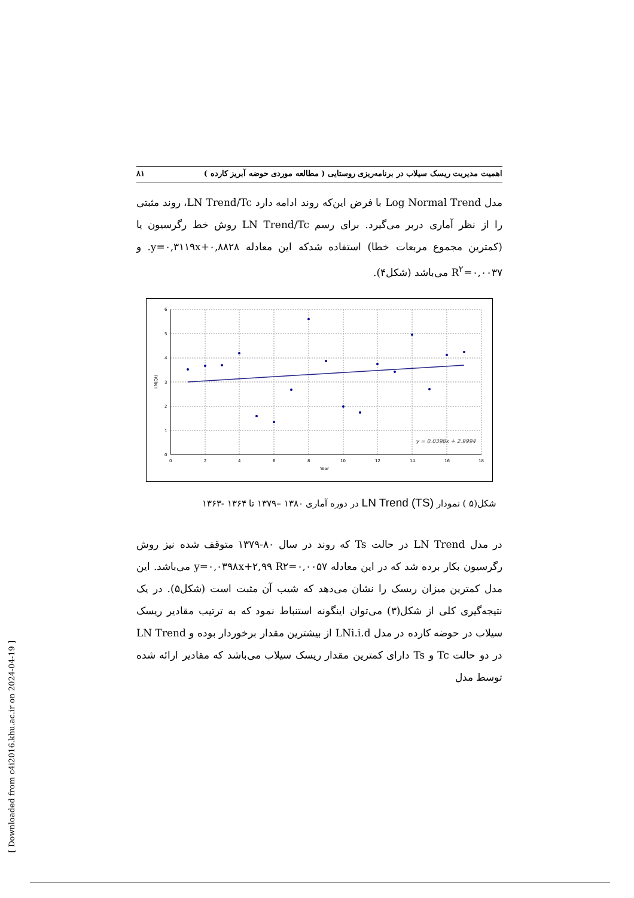اهمیت مدیریت ریسک سیلاب در برنامه‌ریزی روستایی ( مطالعه موردی حوضه آبریز کارده ) ۸۱
مدل Log Normal Trend با فرض این‌که روند ادامه دارد LN Trend/Tc، روند مثبتی را از نظر آماری دربر می‌گیرد. برای رسم LN Trend/Tc روش خط رگرسیون یا (کمترین مجموع مربعات خطا) استفاده شدکه این معادله y=۰,۳۱۱۹x+۰,۸۸۲۸. و R<sup>۲</sup>=۰,۰۰۳۷ می‌باشد (شکل۴).
6
5
4
3
2
1
0
0
2
4
6
8
10
12
14
16
18
Year
LN(Qt)
y = 0.0398x + 2.9994
شکل(۵ ) نمودار LN Trend (TS) در دوره آماری ۱۳۸۰ –۱۳۷۹ تا ۱۳۶۴ -۱۳۶۳
در مدل LN Trend در حالت Ts که روند در سال ۸۰-۱۳۷۹ متوقف شده نیز روش رگرسیون بکار برده شد که در این معادله y=۰,۰۳۹۸x+۲,۹۹ R۲=۰,۰۰۵۷ می‌باشد. این مدل کمترین میزان ریسک را نشان می‌دهد که شیب آن مثبت است (شکل۵). در یک نتیجه‌گیری کلی از شکل(۳) می‌توان اینگونه استنباط نمود که به ترتیب مقادیر ریسک سیلاب در حوضه کارده در مدل LNi.i.d از بیشترین مقدار برخوردار بوده و LN Trend در دو حالت Tc و Ts دارای کمترین مقدار ریسک سیلاب می‌باشد که مقادیر ارائه شده توسط مدل
[ Downloaded from c4i2016.khu.ac.ir on 2024-04-19 ]